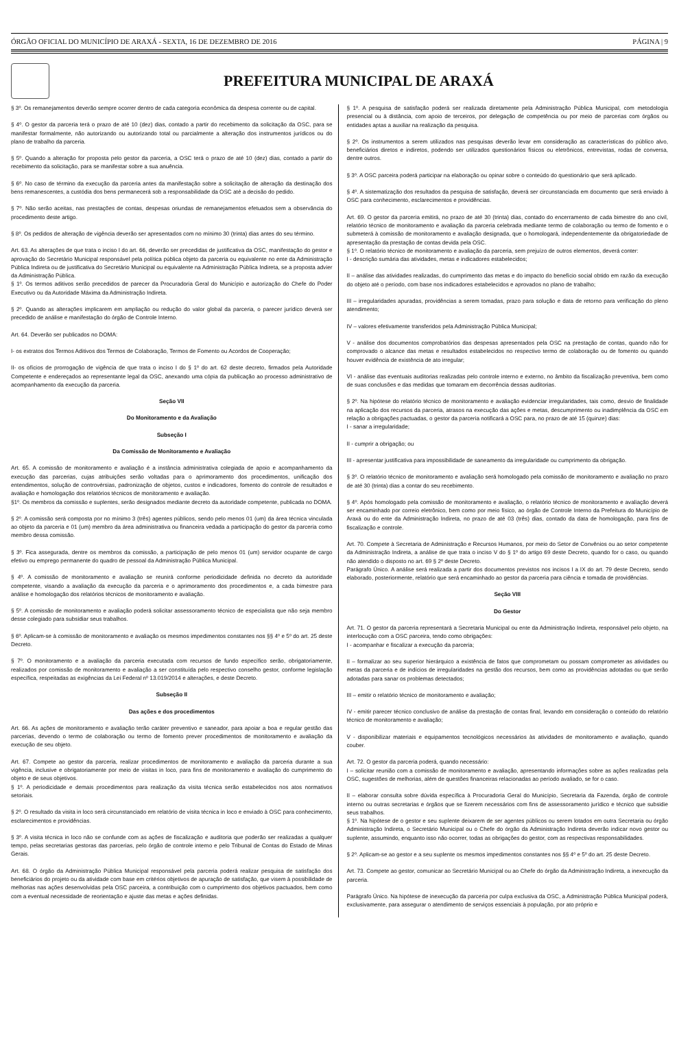ÓRGÃO OFICIAL DO MUNICÍPIO DE ARAXÁ - SEXTA, 16 DE DEZEMBRO DE 2016 PÁGINA | 9
PREFEITURA MUNICIPAL DE ARAXÁ
§ 3º. Os remanejamentos deverão sempre ocorrer dentro de cada categoria econômica da despesa corrente ou de capital.
§ 4º. O gestor da parceria terá o prazo de até 10 (dez) dias, contado a partir do recebimento da solicitação da OSC, para se manifestar formalmente, não autorizando ou autorizando total ou parcialmente a alteração dos instrumentos jurídicos ou do plano de trabalho da parceria.
§ 5º. Quando a alteração for proposta pelo gestor da parceria, a OSC terá o prazo de até 10 (dez) dias, contado a partir do recebimento da solicitação, para se manifestar sobre a sua anuência.
§ 6º. No caso de término da execução da parceria antes da manifestação sobre a solicitação de alteração da destinação dos bens remanescentes, a custódia dos bens permanecerá sob a responsabilidade da OSC até a decisão do pedido.
§ 7º. Não serão aceitas, nas prestações de contas, despesas oriundas de remanejamentos efetuados sem a observância do procedimento deste artigo.
§ 8º. Os pedidos de alteração de vigência deverão ser apresentados com no mínimo 30 (trinta) dias antes do seu término.
Art. 63. As alterações de que trata o inciso I do art. 66, deverão ser precedidas de justificativa da OSC, manifestação do gestor e aprovação do Secretário Municipal responsável pela política pública objeto da parceria ou equivalente no ente da Administração Pública Indireta ou de justificativa do Secretário Municipal ou equivalente na Administração Pública Indireta, se a proposta advier da Administração Pública.
§ 1º. Os termos aditivos serão precedidos de parecer da Procuradoria Geral do Município e autorização do Chefe do Poder Executivo ou da Autoridade Máxima da Administração Indireta.
§ 2º. Quando as alterações implicarem em ampliação ou redução do valor global da parceria, o parecer jurídico deverá ser precedido de análise e manifestação do órgão de Controle Interno.
Art. 64. Deverão ser publicados no DOMA:
I- os extratos dos Termos Aditivos dos Termos de Colaboração, Termos de Fomento ou Acordos de Cooperação;
II- os ofícios de prorrogação de vigência de que trata o inciso I do § 1º do art. 62 deste decreto, firmados pela Autoridade Competente e endereçados ao representante legal da OSC, anexando uma cópia da publicação ao processo administrativo de acompanhamento da execução da parceria.
Seção VII
Do Monitoramento e da Avaliação
Subseção I
Da Comissão de Monitoramento e Avaliação
Art. 65. A comissão de monitoramento e avaliação é a instância administrativa colegiada de apoio e acompanhamento da execução das parcerias, cujas atribuições serão voltadas para o aprimoramento dos procedimentos, unificação dos entendimentos, solução de controvérsias, padronização de objetos, custos e indicadores, fomento do controle de resultados e avaliação e homologação dos relatórios técnicos de monitoramento e avaliação.
§1º. Os membros da comissão e suplentes, serão designados mediante decreto da autoridade competente, publicada no DOMA.
§ 2º. A comissão será composta por no mínimo 3 (três) agentes públicos, sendo pelo menos 01 (um) da área técnica vinculada ao objeto da parceria e 01 (um) membro da área administrativa ou financeira vedada a participação do gestor da parceria como membro dessa comissão.
§ 3º. Fica assegurada, dentre os membros da comissão, a participação de pelo menos 01 (um) servidor ocupante de cargo efetivo ou emprego permanente do quadro de pessoal da Administração Pública Municipal.
§ 4º. A comissão de monitoramento e avaliação se reunirá conforme periodicidade definida no decreto da autoridade competente, visando a avaliação da execução da parceria e o aprimoramento dos procedimentos e, a cada bimestre para análise e homologação dos relatórios técnicos de monitoramento e avaliação.
§ 5º. A comissão de monitoramento e avaliação poderá solicitar assessoramento técnico de especialista que não seja membro desse colegiado para subsidiar seus trabalhos.
§ 6º. Aplicam-se à comissão de monitoramento e avaliação os mesmos impedimentos constantes nos §§ 4º e 5º do art. 25 deste Decreto.
§ 7º. O monitoramento e a avaliação da parceria executada com recursos de fundo específico serão, obrigatoriamente, realizados por comissão de monitoramento e avaliação a ser constituída pelo respectivo conselho gestor, conforme legislação específica, respeitadas as exigências da Lei Federal nº 13.019/2014 e alterações, e deste Decreto.
Subseção II
Das ações e dos procedimentos
Art. 66. As ações de monitoramento e avaliação terão caráter preventivo e saneador, para apoiar a boa e regular gestão das parcerias, devendo o termo de colaboração ou termo de fomento prever procedimentos de monitoramento e avaliação da execução de seu objeto.
Art. 67. Compete ao gestor da parceria, realizar procedimentos de monitoramento e avaliação da parceria durante a sua vigência, inclusive e obrigatoriamente por meio de visitas in loco, para fins de monitoramento e avaliação do cumprimento do objeto e de seus objetivos.
§ 1º. A periodicidade e demais procedimentos para realização da visita técnica serão estabelecidos nos atos normativos setoriais.
§ 2º. O resultado da visita in loco será circunstanciado em relatório de visita técnica in loco e enviado à OSC para conhecimento, esclarecimentos e providências.
§ 3º. A visita técnica in loco não se confunde com as ações de fiscalização e auditoria que poderão ser realizadas a qualquer tempo, pelas secretarias gestoras das parcerias, pelo órgão de controle interno e pelo Tribunal de Contas do Estado de Minas Gerais.
Art. 68. O órgão da Administração Pública Municipal responsável pela parceria poderá realizar pesquisa de satisfação dos beneficiários do projeto ou da atividade com base em critérios objetivos de apuração de satisfação, que visem à possibilidade de melhorias nas ações desenvolvidas pela OSC parceira, a contribuição com o cumprimento dos objetivos pactuados, bem como com a eventual necessidade de reorientação e ajuste das metas e ações definidas.
§ 1º. A pesquisa de satisfação poderá ser realizada diretamente pela Administração Pública Municipal, com metodologia presencial ou à distância, com apoio de terceiros, por delegação de competência ou por meio de parcerias com órgãos ou entidades aptas a auxiliar na realização da pesquisa.
§ 2º. Os instrumentos a serem utilizados nas pesquisas deverão levar em consideração as características do público alvo, beneficiários diretos e indiretos, podendo ser utilizados questionários físicos ou eletrônicos, entrevistas, rodas de conversa, dentre outros.
§ 3º. A OSC parceira poderá participar na elaboração ou opinar sobre o conteúdo do questionário que será aplicado.
§ 4º. A sistematização dos resultados da pesquisa de satisfação, deverá ser circunstanciada em documento que será enviado à OSC para conhecimento, esclarecimentos e providências.
Art. 69. O gestor da parceria emitirá, no prazo de até 30 (trinta) dias, contado do encerramento de cada bimestre do ano civil, relatório técnico de monitoramento e avaliação da parceria celebrada mediante termo de colaboração ou termo de fomento e o submeterá à comissão de monitoramento e avaliação designada, que o homologará, independentemente da obrigatoriedade de apresentação da prestação de contas devida pela OSC.
§ 1º. O relatório técnico de monitoramento e avaliação da parceria, sem prejuízo de outros elementos, deverá conter:
I - descrição sumária das atividades, metas e indicadores estabelecidos;
II – análise das atividades realizadas, do cumprimento das metas e do impacto do benefício social obtido em razão da execução do objeto até o período, com base nos indicadores estabelecidos e aprovados no plano de trabalho;
III – irregularidades apuradas, providências a serem tomadas, prazo para solução e data de retorno para verificação do pleno atendimento;
IV – valores efetivamente transferidos pela Administração Pública Municipal;
V - análise dos documentos comprobatórios das despesas apresentados pela OSC na prestação de contas, quando não for comprovado o alcance das metas e resultados estabelecidos no respectivo termo de colaboração ou de fomento ou quando houver evidência de existência de ato irregular;
VI - análise das eventuais auditorias realizadas pelo controle interno e externo, no âmbito da fiscalização preventiva, bem como de suas conclusões e das medidas que tomaram em decorrência dessas auditorias.
§ 2º. Na hipótese do relatório técnico de monitoramento e avaliação evidenciar irregularidades, tais como, desvio de finalidade na aplicação dos recursos da parceria, atrasos na execução das ações e metas, descumprimento ou inadimplência da OSC em relação a obrigações pactuadas, o gestor da parceria notificará a OSC para, no prazo de até 15 (quinze) dias:
I - sanar a irregularidade;
II - cumprir a obrigação; ou
III - apresentar justificativa para impossibilidade de saneamento da irregularidade ou cumprimento da obrigação.
§ 3º. O relatório técnico de monitoramento e avaliação será homologado pela comissão de monitoramento e avaliação no prazo de até 30 (trinta) dias a contar do seu recebimento.
§ 4º. Após homologado pela comissão de monitoramento e avaliação, o relatório técnico de monitoramento e avaliação deverá ser encaminhado por correio eletrônico, bem como por meio físico, ao órgão de Controle Interno da Prefeitura do Município de Araxá ou do ente da Administração Indireta, no prazo de até 03 (três) dias, contado da data de homologação, para fins de fiscalização e controle.
Art. 70. Compete à Secretaria de Administração e Recursos Humanos, por meio do Setor de Convênios ou ao setor competente da Administração Indireta, a análise de que trata o inciso V do § 1º do artigo 69 deste Decreto, quando for o caso, ou quando não atendido o disposto no art. 69 § 2º deste Decreto.
Parágrafo Único. A análise será realizada a partir dos documentos previstos nos incisos I a IX do art. 79 deste Decreto, sendo elaborado, posteriormente, relatório que será encaminhado ao gestor da parceria para ciência e tomada de providências.
Seção VIII
Do Gestor
Art. 71. O gestor da parceria representará a Secretaria Municipal ou ente da Administração Indireta, responsável pelo objeto, na interlocução com a OSC parceira, tendo como obrigações:
I - acompanhar e fiscalizar a execução da parceria;
II – formalizar ao seu superior hierárquico a existência de fatos que comprometam ou possam comprometer as atividades ou metas da parceria e de indícios de irregularidades na gestão dos recursos, bem como as providências adotadas ou que serão adotadas para sanar os problemas detectados;
III – emitir o relatório técnico de monitoramento e avaliação;
IV - emitir parecer técnico conclusivo de análise da prestação de contas final, levando em consideração o conteúdo do relatório técnico de monitoramento e avaliação;
V - disponibilizar materiais e equipamentos tecnológicos necessários às atividades de monitoramento e avaliação, quando couber.
Art. 72. O gestor da parceria poderá, quando necessário:
I – solicitar reunião com a comissão de monitoramento e avaliação, apresentando informações sobre as ações realizadas pela OSC, sugestões de melhorias, além de questões financeiras relacionadas ao período avaliado, se for o caso.
II – elaborar consulta sobre dúvida específica à Procuradoria Geral do Município, Secretaria da Fazenda, órgão de controle interno ou outras secretarias e órgãos que se fizerem necessários com fins de assessoramento jurídico e técnico que subsidie seus trabalhos.
§ 1º. Na hipótese de o gestor e seu suplente deixarem de ser agentes públicos ou serem lotados em outra Secretaria ou órgão Administração Indireta, o Secretário Municipal ou o Chefe do órgão da Administração Indireta deverão indicar novo gestor ou suplente, assumindo, enquanto isso não ocorrer, todas as obrigações do gestor, com as respectivas responsabilidades.
§ 2º. Aplicam-se ao gestor e a seu suplente os mesmos impedimentos constantes nos §§ 4º e 5º do art. 25 deste Decreto.
Art. 73. Compete ao gestor, comunicar ao Secretário Municipal ou ao Chefe do órgão da Administração Indireta, a inexecução da parceria.
Parágrafo Único. Na hipótese de inexecução da parceria por culpa exclusiva da OSC, a Administração Pública Municipal poderá, exclusivamente, para assegurar o atendimento de serviços essenciais à população, por ato próprio e